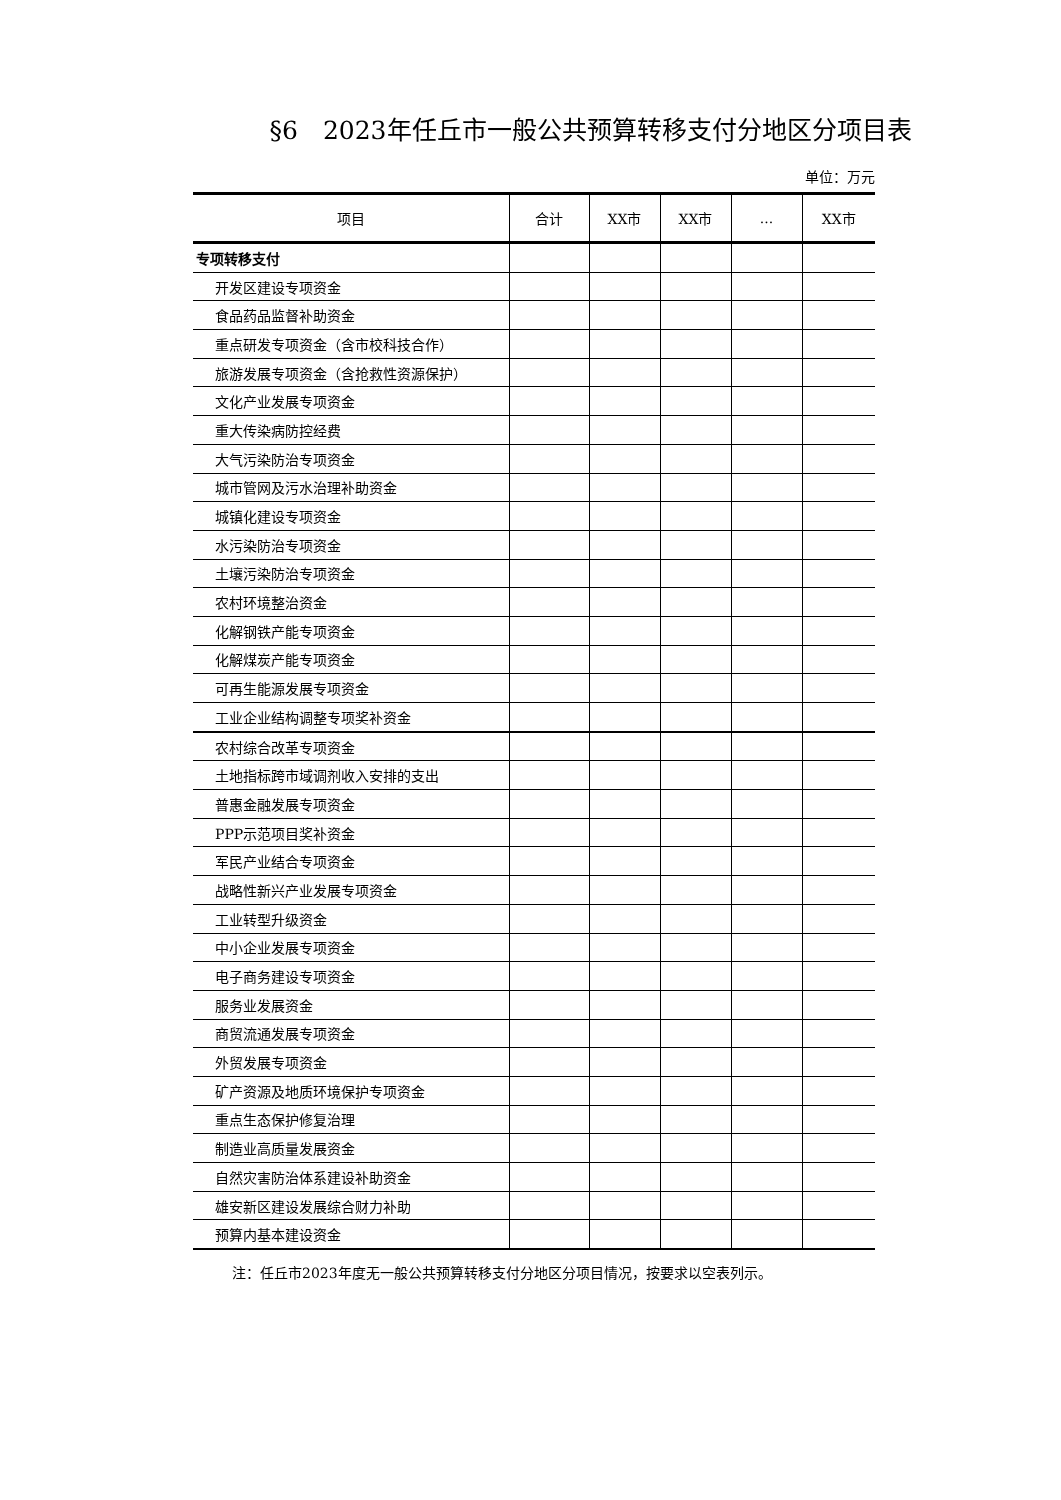§6　2023年任丘市一般公共预算转移支付分地区分项目表
单位：万元
| 项目 | 合计 | XX市 | XX市 | ... | XX市 |
| --- | --- | --- | --- | --- | --- |
| 专项转移支付 | | | | | |
| 开发区建设专项资金 | | | | | |
| 食品药品监督补助资金 | | | | | |
| 重点研发专项资金（含市校科技合作） | | | | | |
| 旅游发展专项资金（含抢救性资源保护） | | | | | |
| 文化产业发展专项资金 | | | | | |
| 重大传染病防控经费 | | | | | |
| 大气污染防治专项资金 | | | | | |
| 城市管网及污水治理补助资金 | | | | | |
| 城镇化建设专项资金 | | | | | |
| 水污染防治专项资金 | | | | | |
| 土壤污染防治专项资金 | | | | | |
| 农村环境整治资金 | | | | | |
| 化解钢铁产能专项资金 | | | | | |
| 化解煤炭产能专项资金 | | | | | |
| 可再生能源发展专项资金 | | | | | |
| 工业企业结构调整专项奖补资金 | | | | | |
| 农村综合改革专项资金 | | | | | |
| 土地指标跨市域调剂收入安排的支出 | | | | | |
| 普惠金融发展专项资金 | | | | | |
| PPP示范项目奖补资金 | | | | | |
| 军民产业结合专项资金 | | | | | |
| 战略性新兴产业发展专项资金 | | | | | |
| 工业转型升级资金 | | | | | |
| 中小企业发展专项资金 | | | | | |
| 电子商务建设专项资金 | | | | | |
| 服务业发展资金 | | | | | |
| 商贸流通发展专项资金 | | | | | |
| 外贸发展专项资金 | | | | | |
| 矿产资源及地质环境保护专项资金 | | | | | |
| 重点生态保护修复治理 | | | | | |
| 制造业高质量发展资金 | | | | | |
| 自然灾害防治体系建设补助资金 | | | | | |
| 雄安新区建设发展综合财力补助 | | | | | |
| 预算内基本建设资金 | | | | | |
注：任丘市2023年度无一般公共预算转移支付分地区分项目情况，按要求以空表列示。